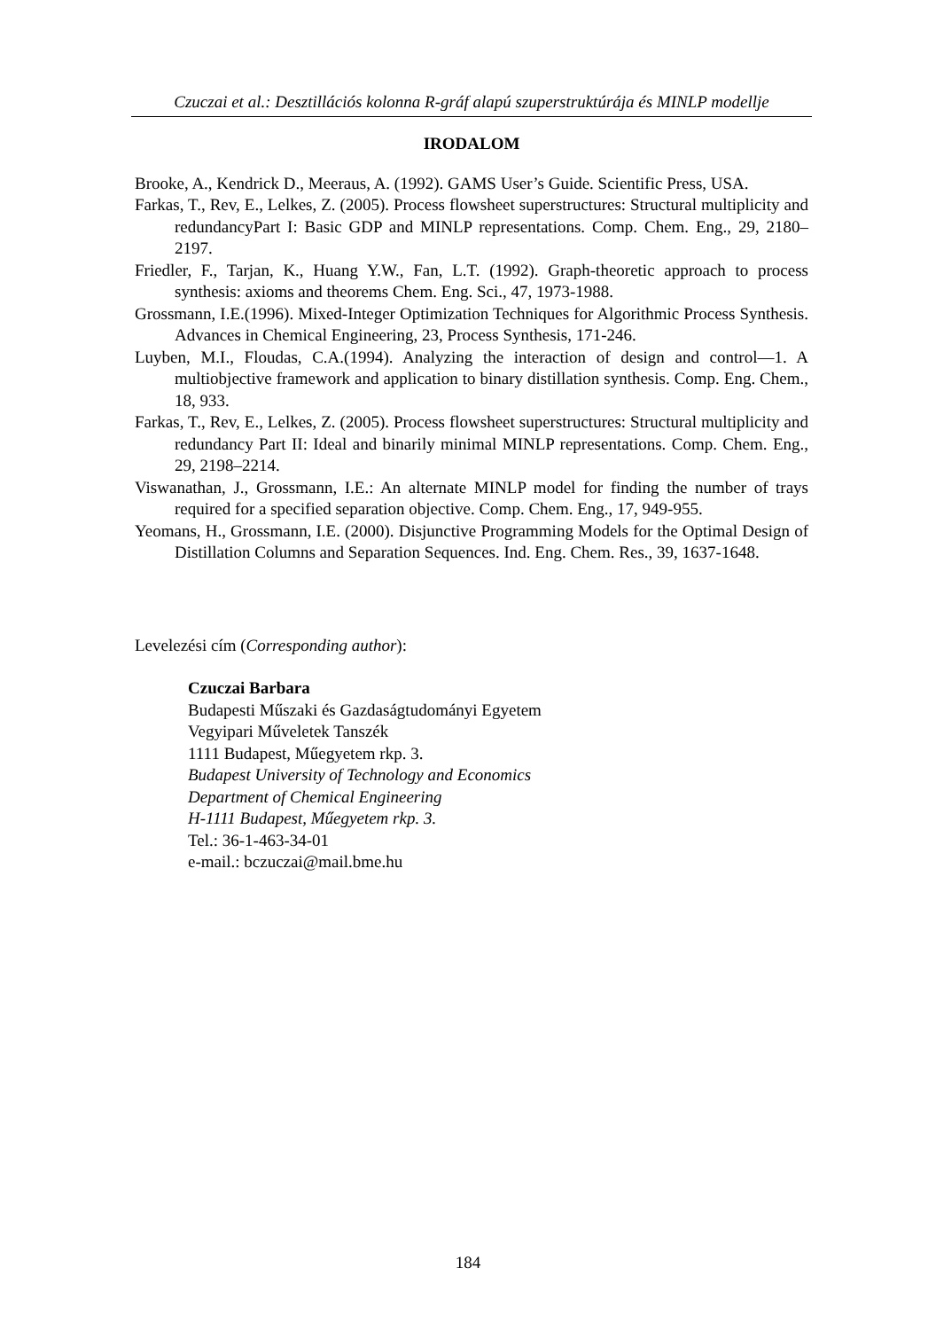Czuczai et al.: Desztillációs kolonna R-gráf alapú szuperstruktúrája és MINLP modellje
IRODALOM
Brooke, A., Kendrick D., Meeraus, A. (1992). GAMS User’s Guide. Scientific Press, USA.
Farkas, T., Rev, E., Lelkes, Z. (2005). Process flowsheet superstructures: Structural multiplicity and redundancyPart I: Basic GDP and MINLP representations. Comp. Chem. Eng., 29, 2180–2197.
Friedler, F., Tarjan, K., Huang Y.W., Fan, L.T. (1992). Graph-theoretic approach to process synthesis: axioms and theorems Chem. Eng. Sci., 47, 1973-1988.
Grossmann, I.E.(1996). Mixed-Integer Optimization Techniques for Algorithmic Process Synthesis. Advances in Chemical Engineering, 23, Process Synthesis, 171-246.
Luyben, M.I., Floudas, C.A.(1994). Analyzing the interaction of design and control—1. A multiobjective framework and application to binary distillation synthesis. Comp. Eng. Chem., 18, 933.
Farkas, T., Rev, E., Lelkes, Z. (2005). Process flowsheet superstructures: Structural multiplicity and redundancy Part II: Ideal and binarily minimal MINLP representations. Comp. Chem. Eng., 29, 2198–2214.
Viswanathan, J., Grossmann, I.E.: An alternate MINLP model for finding the number of trays required for a specified separation objective. Comp. Chem. Eng., 17, 949-955.
Yeomans, H., Grossmann, I.E. (2000). Disjunctive Programming Models for the Optimal Design of Distillation Columns and Separation Sequences. Ind. Eng. Chem. Res., 39, 1637-1648.
Levelezési cím (Corresponding author):
Czuczai Barbara
Budapesti Műszaki és Gazdaságtudományi Egyetem
Vegyipari Műveletek Tanszék
1111 Budapest, Műegyetem rkp. 3.
Budapest University of Technology and Economics
Department of Chemical Engineering
H-1111 Budapest, Műegyetem rkp. 3.
Tel.: 36-1-463-34-01
e-mail.: bczuczai@mail.bme.hu
184